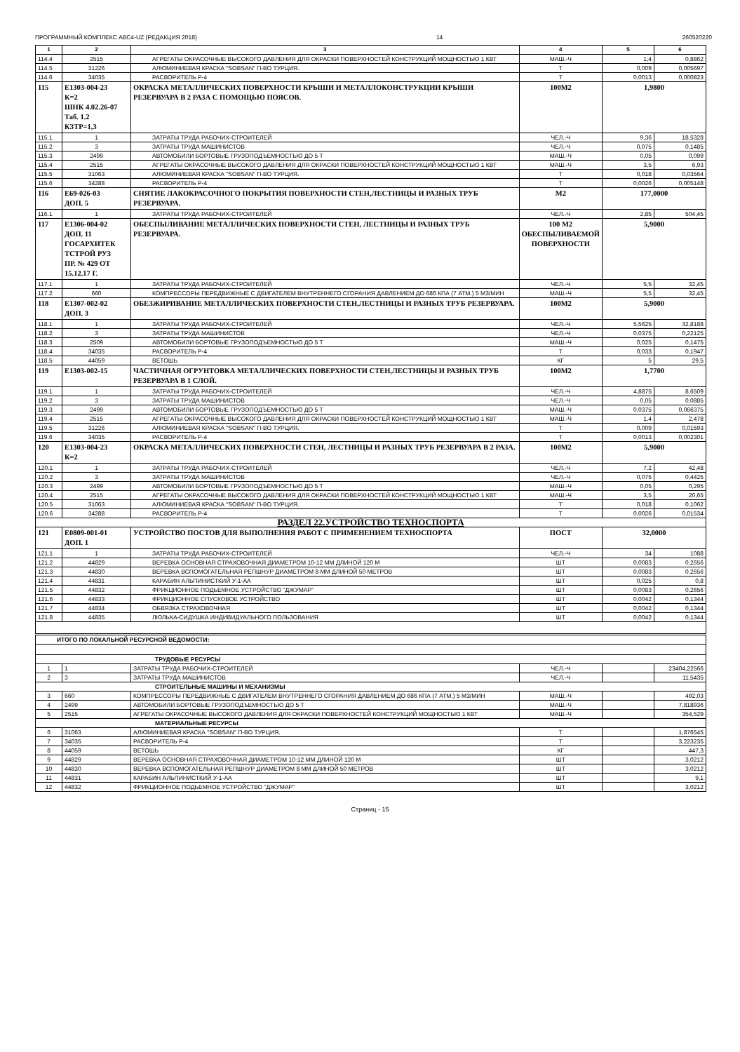ПРОГРАММНЫЙ КОМПЛЕКС АВС4-UZ (РЕДАКЦИЯ 2018) 14 260520220
| 1 | 2 | 3 | 4 | 5 | 6 |
| --- | --- | --- | --- | --- | --- |
| 114.4 | 2515 | АГРЕГАТЫ ОКРАСОЧНЫЕ ВЫСОКОГО ДАВЛЕНИЯ ДЛЯ ОКРАСКИ ПОВЕРХНОСТЕЙ КОНСТРУКЦИЙ МОЩНОСТЬЮ 1 КВТ | МАШ.-Ч | 1,4 | 0,8862 |
| 114.5 | 31226 | АЛЮМИНИЕВАЯ КРАСКА "SOBSAN" П-ВО ТУРЦИЯ. | Т | 0,009 | 0,005697 |
| 114.6 | 34035 | РАСВОРИТЕЛЬ Р-4 | Т | 0,0013 | 0,000823 |
| 115 | Е1303-004-23 К=2 ШНК 4.02.26-07 Таб. 1.2 КЗТР=1,3 | ОКРАСКА МЕТАЛЛИЧЕСКИХ ПОВЕРХНОСТИ КРЫШИ И МЕТАЛЛОКОНСТРУКЦИИ КРЫШИ РЕЗЕРВУАРА В 2 РАЗА С ПОМОЩЬЮ ПОЯСОВ. | 100М2 | 1,9800 | |
| 115.1 | 1 | ЗАТРАТЫ ТРУДА РАБОЧИХ-СТРОИТЕЛЕЙ | ЧЕЛ.-Ч | 9,36 | 18,5328 |
| 115.2 | 3 | ЗАТРАТЫ ТРУДА МАШИНИСТОВ | ЧЕЛ.-Ч | 0,075 | 0,1485 |
| 115.3 | 2499 | АВТОМОБИЛИ БОРТОВЫЕ ГРУЗОПОДЪЕМНОСТЬЮ ДО 5 Т | МАШ.-Ч | 0,05 | 0,099 |
| 115.4 | 2515 | АГРЕГАТЫ ОКРАСОЧНЫЕ ВЫСОКОГО ДАВЛЕНИЯ ДЛЯ ОКРАСКИ ПОВЕРХНОСТЕЙ КОНСТРУКЦИЙ МОЩНОСТЬЮ 1 КВТ | МАШ.-Ч | 3,5 | 6,93 |
| 115.5 | 31063 | АЛЮМИНИЕВАЯ КРАСКА "SOBSAN" П-ВО ТУРЦИЯ. | Т | 0,018 | 0,03564 |
| 115.6 | 34288 | РАСВОРИТЕЛЬ Р-4 | Т | 0,0026 | 0,005148 |
| 116 | Е69-026-03 ДОП. 5 | СНЯТИЕ ЛАКОКРАСОЧНОГО ПОКРЫТИЯ ПОВЕРХНОСТИ СТЕН,ЛЕСТНИЦЫ И РАЗНЫХ ТРУБ РЕЗЕРВУАРА. | М2 | 177,0000 | |
| 116.1 | 1 | ЗАТРАТЫ ТРУДА РАБОЧИХ-СТРОИТЕЛЕЙ | ЧЕЛ.-Ч | 2,85 | 504,45 |
| 117 | Е1306-004-02 ДОП. 11 ГОСАРХИТЕК ТСТРОЙ РУЗ ПР. № 429 ОТ 15.12.17 Г. | ОБЕСПЫЛИВАНИЕ МЕТАЛЛИЧЕСКИХ ПОВЕРХНОСТИ СТЕН, ЛЕСТНИЦЫ И РАЗНЫХ ТРУБ РЕЗЕРВУАРА. | 100 М2 ОБЕСПЫЛИВАЕМОЙ ПОВЕРХНОСТИ | 5,9000 | |
| 117.1 | 1 | ЗАТРАТЫ ТРУДА РАБОЧИХ-СТРОИТЕЛЕЙ | ЧЕЛ.-Ч | 5,5 | 32,45 |
| 117.2 | 660 | КОМПРЕССОРЫ ПЕРЕДВИЖНЫЕ С ДВИГАТЕЛЕМ ВНУТРЕННЕГО СГОРАНИЯ ДАВЛЕНИЕМ ДО 686 КПА (7 АТМ.) 5 М3/МИН | МАШ.-Ч | 5,5 | 32,45 |
| 118 | Е1307-002-02 ДОП. 3 | ОБЕЗЖИРИВАНИЕ МЕТАЛЛИЧЕСКИХ ПОВЕРХНОСТИ СТЕН,ЛЕСТНИЦЫ И РАЗНЫХ ТРУБ РЕЗЕРВУАРА. | 100М2 | 5,9000 | |
| 118.1 | 1 | ЗАТРАТЫ ТРУДА РАБОЧИХ-СТРОИТЕЛЕЙ | ЧЕЛ.-Ч | 5,5625 | 32,8188 |
| 118.2 | 3 | ЗАТРАТЫ ТРУДА МАШИНИСТОВ | ЧЕЛ.-Ч | 0,0375 | 0,22125 |
| 118.3 | 2509 | АВТОМОБИЛИ БОРТОВЫЕ ГРУЗОПОДЪЕМНОСТЬЮ ДО 5 Т | МАШ.-Ч | 0,025 | 0,1475 |
| 118.4 | 34035 | РАСВОРИТЕЛЬ Р-4 | Т | 0,033 | 0,1947 |
| 118.5 | 44059 | ВЕТОШЬ | КГ | 5 | 29,5 |
| 119 | Е1303-002-15 | ЧАСТИЧНАЯ ОГРУНТОВКА МЕТАЛЛИЧЕСКИХ ПОВЕРХНОСТИ СТЕН,ЛЕСТНИЦЫ И РАЗНЫХ ТРУБ РЕЗЕРВУАРА В 1 СЛОЙ. | 100М2 | 1,7700 | |
| 119.1 | 1 | ЗАТРАТЫ ТРУДА РАБОЧИХ-СТРОИТЕЛЕЙ | ЧЕЛ.-Ч | 4,8875 | 8,6509 |
| 119.2 | 3 | ЗАТРАТЫ ТРУДА МАШИНИСТОВ | ЧЕЛ.-Ч | 0,05 | 0,0885 |
| 119.3 | 2499 | АВТОМОБИЛИ БОРТОВЫЕ ГРУЗОПОДЪЕМНОСТЬЮ ДО 5 Т | МАШ.-Ч | 0,0375 | 0,066375 |
| 119.4 | 2515 | АГРЕГАТЫ ОКРАСОЧНЫЕ ВЫСОКОГО ДАВЛЕНИЯ ДЛЯ ОКРАСКИ ПОВЕРХНОСТЕЙ КОНСТРУКЦИЙ МОЩНОСТЬЮ 1 КВТ | МАШ.-Ч | 1,4 | 2,478 |
| 119.5 | 31226 | АЛЮМИНИЕВАЯ КРАСКА "SOBSAN" П-ВО ТУРЦИЯ. | Т | 0,009 | 0,01593 |
| 119.6 | 34035 | РАСВОРИТЕЛЬ Р-4 | Т | 0,0013 | 0,002301 |
| 120 | Е1303-004-23 К=2 | ОКРАСКА МЕТАЛЛИЧЕСКИХ ПОВЕРХНОСТИ СТЕН, ЛЕСТНИЦЫ И РАЗНЫХ ТРУБ РЕЗЕРВУАРА В 2 РАЗА. | 100М2 | 5,9000 | |
| 120.1 | 1 | ЗАТРАТЫ ТРУДА РАБОЧИХ-СТРОИТЕЛЕЙ | ЧЕЛ.-Ч | 7,2 | 42,48 |
| 120.2 | 3 | ЗАТРАТЫ ТРУДА МАШИНИСТОВ | ЧЕЛ.-Ч | 0,075 | 0,4425 |
| 120.3 | 2499 | АВТОМОБИЛИ БОРТОВЫЕ ГРУЗОПОДЪЕМНОСТЬЮ ДО 5 Т | МАШ.-Ч | 0,05 | 0,295 |
| 120.4 | 2515 | АГРЕГАТЫ ОКРАСОЧНЫЕ ВЫСОКОГО ДАВЛЕНИЯ ДЛЯ ОКРАСКИ ПОВЕРХНОСТЕЙ КОНСТРУКЦИЙ МОЩНОСТЬЮ 1 КВТ | МАШ.-Ч | 3,5 | 20,65 |
| 120.5 | 31063 | АЛЮМИНИЕВАЯ КРАСКА "SOBSAN" П-ВО ТУРЦИЯ. | Т | 0,018 | 0,1062 |
| 120.6 | 34288 | РАСВОРИТЕЛЬ Р-4 | Т | 0,0026 | 0,01534 |
| РАЗДЕЛ 22.УСТРОЙСТВО ТЕХНОСПОРТА | | | | | |
| 121 | Е0809-001-01 ДОП. 1 | УСТРОЙСТВО ПОСТОВ ДЛЯ ВЫПОЛНЕНИЯ РАБОТ С ПРИМЕНЕНИЕМ ТЕХНОСПОРТА | ПОСТ | 32,0000 | |
| 121.1 | 1 | ЗАТРАТЫ ТРУДА РАБОЧИХ-СТРОИТЕЛЕЙ | ЧЕЛ.-Ч | 34 | 1088 |
| 121.2 | 44829 | ВЕРЕВКА ОСНОВНАЯ СТРАХОВОЧНАЯ ДИАМЕТРОМ 10-12 ММ ДЛИНОЙ 120 М | ШТ | 0,0083 | 0,2656 |
| 121.3 | 44830 | ВЕРЕВКА ВСПОМОГАТЕЛЬНАЯ РЕПШНУР ДИАМЕТРОМ 8 ММ ДЛИНОЙ 50 МЕТРОВ | ШТ | 0,0083 | 0,2656 |
| 121.4 | 44831 | КАРАБИН АЛЬПИНИСТКИЙ У-1-АА | ШТ | 0,025 | 0,8 |
| 121.5 | 44832 | ФРИКЦИОННОЕ ПОДЬЕМНОЕ УСТРОЙСТВО "ДЖУМАР" | ШТ | 0,0083 | 0,2656 |
| 121.6 | 44833 | ФРИКЦИОННОЕ СПУСКОВОЕ УСТРОЙСТВО | ШТ | 0,0042 | 0,1344 |
| 121.7 | 44834 | ОБВЯЗКА СТРАХОВОЧНАЯ | ШТ | 0,0042 | 0,1344 |
| 121.8 | 44835 | ЛЮЛЬКА-СИДУШКА ИНДИВИДУАЛЬНОГО ПОЛЬЗОВАНИЯ | ШТ | 0,0042 | 0,1344 |
| ИТОГО ПО ЛОКАЛЬНОЙ РЕСУРСНОЙ ВЕДОМОСТИ: | | | | | |
| ТРУДОВЫЕ РЕСУРСЫ | | | | | |
| 1 | 1 | ЗАТРАТЫ ТРУДА РАБОЧИХ-СТРОИТЕЛЕЙ | ЧЕЛ.-Ч | | 23404,22566 |
| 2 | 3 | ЗАТРАТЫ ТРУДА МАШИНИСТОВ | ЧЕЛ.-Ч | | 11,5435 |
| СТРОИТЕЛЬНЫЕ МАШИНЫ И МЕХАНИЗМЫ | | | | | |
| 3 | 660 | КОМПРЕССОРЫ ПЕРЕДВИЖНЫЕ С ДВИГАТЕЛЕМ ВНУТРЕННЕГО СГОРАНИЯ ДАВЛЕНИЕМ ДО 686 КПА (7 АТМ.) 5 М3/МИН | МАШ.-Ч | | 492,03 |
| 4 | 2499 | АВТОМОБИЛИ БОРТОВЫЕ ГРУЗОПОДЪЕМНОСТЬЮ ДО 5 Т | МАШ.-Ч | | 7,818936 |
| 5 | 2515 | АГРЕГАТЫ ОКРАСОЧНЫЕ ВЫСОКОГО ДАВЛЕНИЯ ДЛЯ ОКРАСКИ ПОВЕРХНОСТЕЙ КОНСТРУКЦИЙ МОЩНОСТЬЮ 1 КВТ | МАШ.-Ч | | 354,529 |
| МАТЕРИАЛЬНЫЕ РЕСУРСЫ | | | | | |
| 6 | 31063 | АЛЮМИНИЕВАЯ КРАСКА "SOBSAN" П-ВО ТУРЦИЯ. | Т | | 1,876545 |
| 7 | 34035 | РАСВОРИТЕЛЬ Р-4 | Т | | 3,223235 |
| 8 | 44059 | ВЕТОШЬ | КГ | | 447,3 |
| 9 | 44829 | ВЕРЕВКА ОСНОВНАЯ СТРАХОВОЧНАЯ ДИАМЕТРОМ 10-12 ММ ДЛИНОЙ 120 М | ШТ | | 3,0212 |
| 10 | 44830 | ВЕРЕВКА ВСПОМОГАТЕЛЬНАЯ РЕПШНУР ДИАМЕТРОМ 8 ММ ДЛИНОЙ 50 МЕТРОВ | ШТ | | 3,0212 |
| 11 | 44831 | КАРАБИН АЛЬПИНИСТКИЙ У-1-АА | ШТ | | 9,1 |
| 12 | 44832 | ФРИКЦИОННОЕ ПОДЬЕМНОЕ УСТРОЙСТВО "ДЖУМАР" | ШТ | | 3,0212 |
Страниц - 15